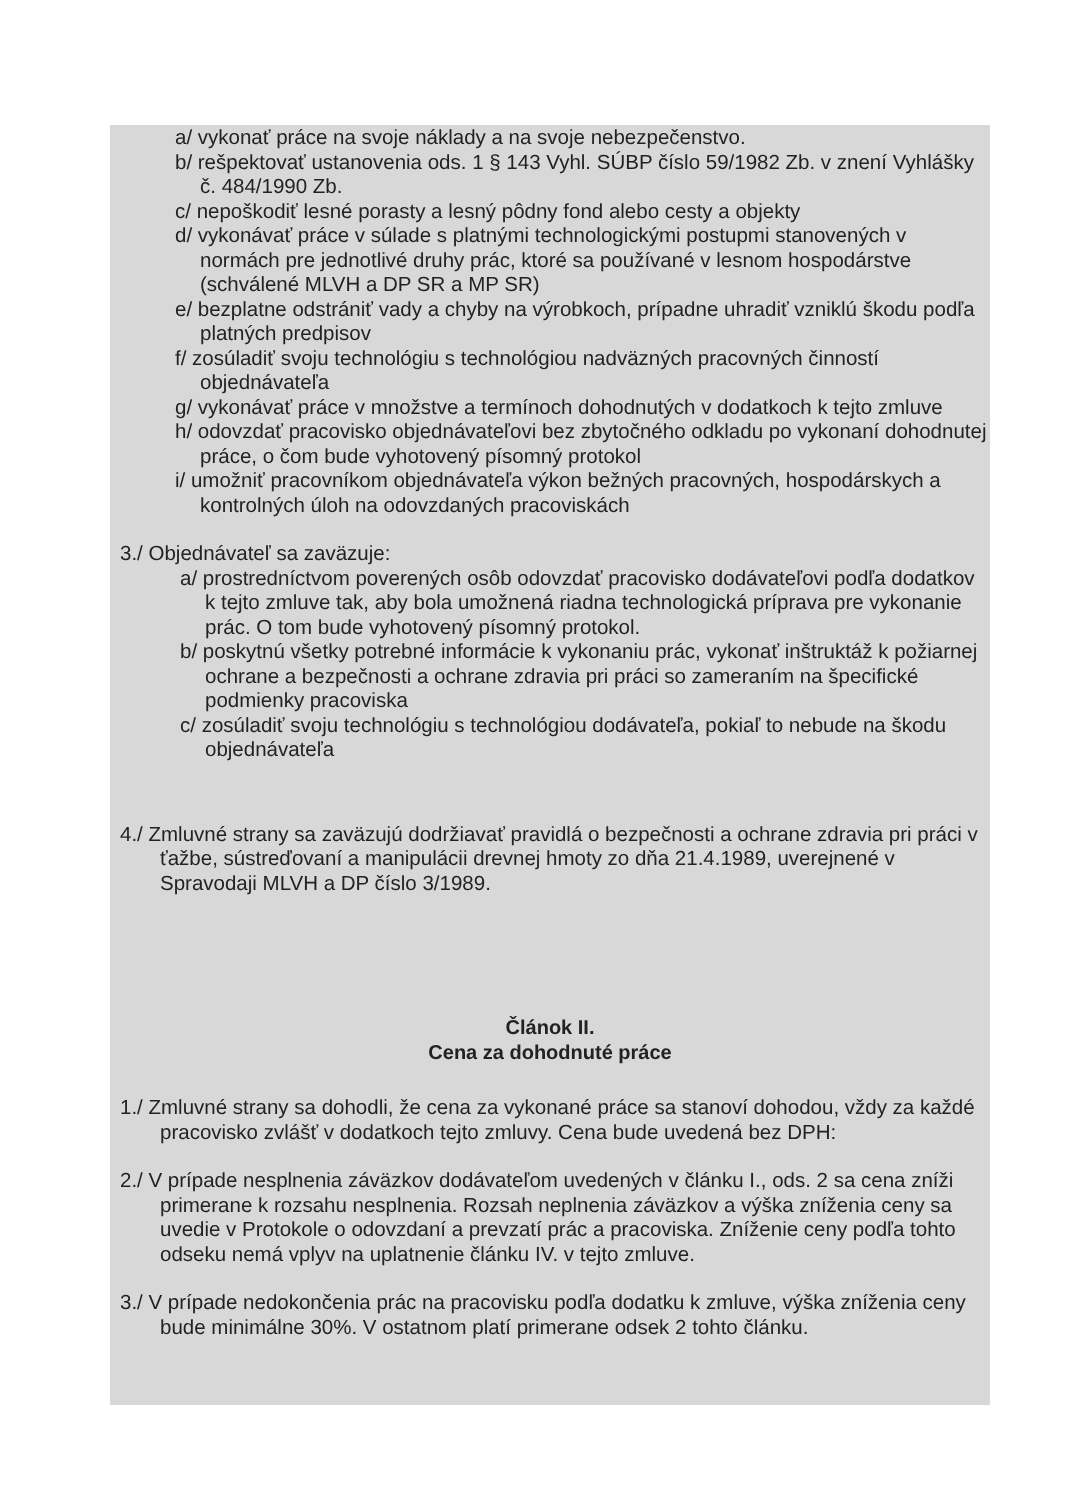a/ vykonať práce na svoje náklady a na svoje nebezpečenstvo.
b/ rešpektovať ustanovenia ods. 1 § 143 Vyhl. SÚBP číslo 59/1982 Zb. v znení Vyhlášky č. 484/1990 Zb.
c/ nepoškodiť lesné porasty a lesný pôdny fond alebo cesty a objekty
d/ vykonávať práce v súlade s platnými technologickými postupmi stanovených v normách pre jednotlivé druhy prác, ktoré sa používané v lesnom hospodárstve (schválené MLVH a DP SR a MP SR)
e/ bezplatne odstrániť vady a chyby na výrobkoch, prípadne uhradiť vzniklú škodu podľa platných predpisov
f/ zosúladiť svoju technológiu s technológiou nadväzných pracovných činností objednávateľa
g/ vykonávať práce v množstve a termínoch dohodnutých v dodatkoch k tejto zmluve
h/ odovzdať pracovisko objednávateľovi bez zbytočného odkladu po vykonaní dohodnutej práce, o čom bude vyhotovený písomný protokol
i/ umožniť pracovníkom objednávateľa výkon bežných pracovných, hospodárskych a kontrolných úloh na odovzdaných pracoviskách
3./ Objednávateľ sa zaväzuje:
a/ prostredníctvom poverených osôb odovzdať pracovisko dodávateľovi podľa dodatkov k tejto zmluve tak, aby bola umožnená riadna technologická príprava pre vykonanie prác. O tom bude vyhotovený písomný protokol.
b/ poskytnú všetky potrebné informácie k vykonaniu prác, vykonať inštruktáž k požiarnej ochrane a bezpečnosti a ochrane zdravia pri práci so zameraním na špecifické podmienky pracoviska
c/ zosúladiť svoju technológiu s technológiou dodávateľa, pokiaľ to nebude na škodu objednávateľa
4./ Zmluvné strany sa zaväzujú dodržiavať pravidlá o bezpečnosti a ochrane zdravia pri práci v ťažbe, sústreďovaní a manipulácii drevnej hmoty zo dňa 21.4.1989, uverejnené v Spravodaji MLVH a DP číslo 3/1989.
Článok II.
Cena za dohodnuté práce
1./ Zmluvné strany sa dohodli, že cena za vykonané práce sa stanoví dohodou, vždy za každé pracovisko zvlášť v dodatkoch tejto zmluvy. Cena bude uvedená bez DPH:
2./ V prípade nesplnenia záväzkov dodávateľom uvedených v článku I., ods. 2 sa cena zníži primerane k rozsahu nesplnenia. Rozsah neplnenia záväzkov a výška zníženia ceny sa uvedie v Protokole o odovzdaní a prevzatí prác a pracoviska. Zníženie ceny podľa tohto odseku nemá vplyv na uplatnenie článku IV. v tejto zmluve.
3./ V prípade nedokončenia prác na pracovisku podľa dodatku k zmluve, výška zníženia ceny bude minimálne 30%. V ostatnom platí primerane odsek 2 tohto článku.